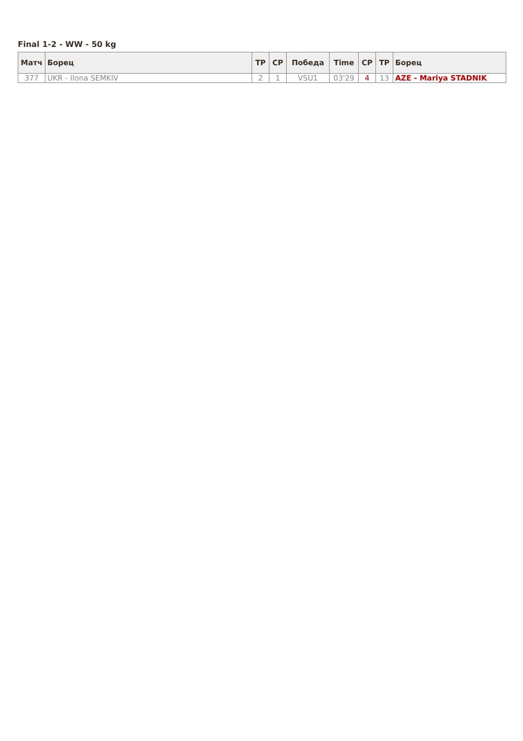Final 1-2 - WW - 50 kg
| Матч | Борец | TP | CP | Победа | Time | CP | TP | Борец |
| --- | --- | --- | --- | --- | --- | --- | --- | --- |
| 377 | UKR - Ilona SEMKIV | 2 | 1 | VSU1 | 03'29 | 4 | 13 | AZE - Mariya STADNIK |